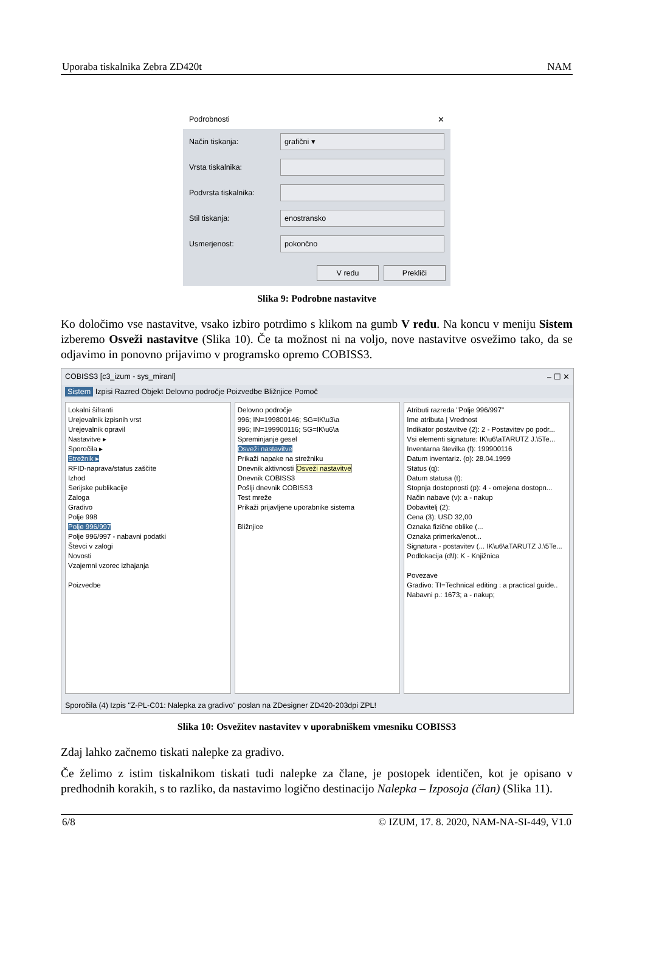Uporaba tiskalnika Zebra ZD420t NAM
Podrobnosti ✕
Način tiskanja:
grafični ▾
Vrsta tiskalnika:
Podvrsta tiskalnika:
Stil tiskanja:
enostransko
Usmerjenost:
pokončno
V redu Prekliči
Slika 9: Podrobne nastavitve
Ko določimo vse nastavitve, vsako izbiro potrdimo s klikom na gumb V redu. Na koncu v meniju Sistem izberemo Osveži nastavitve (Slika 10). Če ta možnost ni na voljo, nove nastavitve osvežimo tako, da se odjavimo in ponovno prijavimo v programsko opremo COBISS3.
COBISS3 [c3_izum - sys_miranl] – ☐ ✕
Sistem Izpisi Razred Objekt Delovno področje Poizvedbe Bližnjice Pomoč
Lokalni šifranti
Urejevalnik izpisnih vrst
Urejevalnik opravil
Nastavitve ▸
Sporočila ▸
Strežnik ▸
RFID-naprava/status zaščite
Izhod
Serijske publikacije
Zaloga
Gradivo
Polje 998
Polje 996/997
Polje 996/997 - nabavni podatki
Števci v zalogi
Novosti
Vzajemni vzorec izhajanja
Poizvedbe
Delovno področje
996; IN=199800146; SG=IK\u3\a
996; IN=199900116; SG=IK\u6\a
Spreminjanje gesel
Osveži nastavitve
Prikaži napake na strežniku
Dnevnik aktivnosti Osveži nastavitve
Dnevnik COBISS3
Pošlji dnevnik COBISS3
Test mreže
Prikaži prijavljene uporabnike sistema
Bližnjice
Atributi razreda "Polje 996/997"
Ime atributa | Vrednost
Indikator postavitve (2): 2 - Postavitev po podr...
Vsi elementi signature: IK\u6\aTARUTZ J.\5Te...
Inventarna številka (f): 199900116
Datum inventariz. (o): 28.04.1999
Status (q):
Datum statusa (t):
Stopnja dostopnosti (p): 4 - omejena dostopn...
Način nabave (v): a - nakup
Dobavitelj (2):
Cena (3): USD 32,00
Oznaka fizične oblike (...
Oznaka primerka/enot...
Signatura - postavitev (... IK\u6\aTARUTZ J.\5Te...
Podlokacija (d\l): K - Knjižnica
Povezave
Gradivo: TI=Technical editing : a practical guide..
Nabavni p.: 1673; a - nakup;
Sporočila (4) Izpis "Z-PL-C01: Nalepka za gradivo" poslan na ZDesigner ZD420-203dpi ZPL!
Slika 10: Osvežitev nastavitev v uporabniškem vmesniku COBISS3
Zdaj lahko začnemo tiskati nalepke za gradivo.
Če želimo z istim tiskalnikom tiskati tudi nalepke za člane, je postopek identičen, kot je opisano v predhodnih korakih, s to razliko, da nastavimo logično destinacijo Nalepka – Izposoja (član) (Slika 11).
6/8 © IZUM, 17. 8. 2020, NAM-NA-SI-449, V1.0